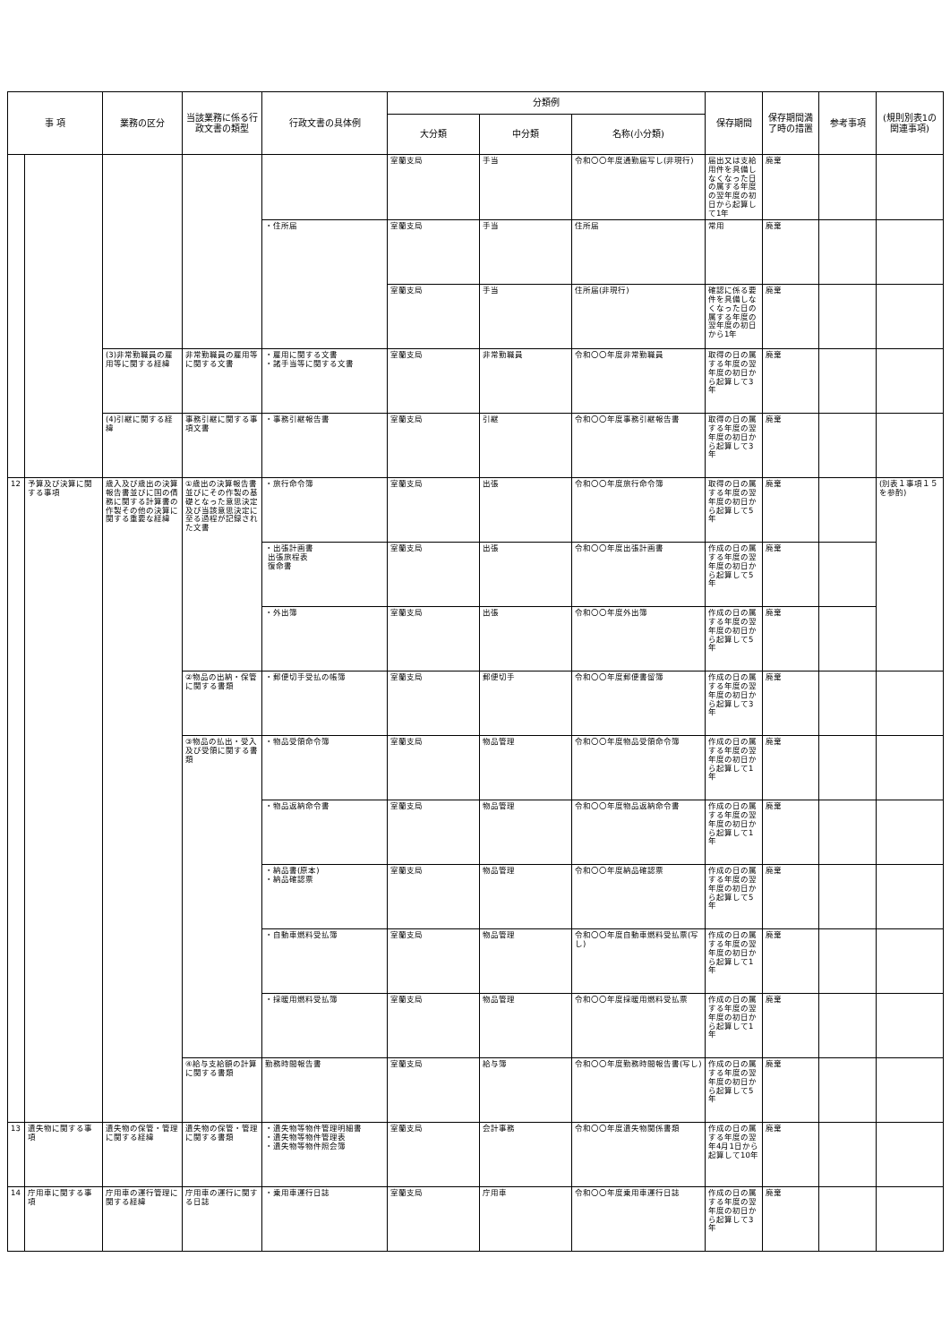| 事 項 | | 業務の区分 | 当該業務に係る行政文書の類型 | 行政文書の具体例 | 分類例 | | | 保存期間 | 保存期間満了時の措置 | 参考事項 | (規則別表1の関連事項) |
| --- | --- | --- | --- | --- | --- | --- | --- | --- | --- | --- | --- |
| | | | | | 大分類 | 中分類 | 名称(小分類) | | | | |
| | | | | | 室蘭支局 | 手当 | 令和〇〇年度通勤届写し(非現行) | 届出又は支給用件を具備しなくなった日の属する年度の翌年度の初日から起算して1年 | 廃棄 | | |
| | | | | ・住所届 | 室蘭支局 | 手当 | 住所届 | 常用 | 廃棄 | | |
| | | | | | 室蘭支局 | 手当 | 住所届(非現行) | 確認に係る要件を具備しなくなった日の属する年度の翌年度の初日から1年 | 廃棄 | | |
| | | (3)非常勤職員の雇用等に関する経緯 | 非常勤職員の雇用等に関する文書 | ・雇用に関する文書 ・諸手当等に関する文書 | 室蘭支局 | 非常勤職員 | 令和〇〇年度非常勤職員 | 取得の日の属する年度の翌年度の初日から起算して3年 | 廃棄 | | |
| | | (4)引継に関する経緯 | 事務引継に関する事項文書 | ・事務引継報告書 | 室蘭支局 | 引継 | 令和〇〇年度事務引継報告書 | 取得の日の属する年度の翌年度の初日から起算して3年 | 廃棄 | | |
| 12 | 予算及び決算に関する事項 | 歳入及び歳出の決算報告書並びに国の債務に関する計算書の作製その他の決算に関する重要な経緯 | ①歳出の決算報告書並びにその作製の基礎となった意思決定及び当該意思決定に至る過程が記録された文書 | ・旅行命令簿 | 室蘭支局 | 出張 | 令和〇〇年度旅行命令簿 | 取得の日の属する年度の翌年度の初日から起算して5年 | 廃棄 | | (別表１事項１５を参酌) |
| | | | | ・出張計画書 出張旅程表 復命書 | 室蘭支局 | 出張 | 令和〇〇年度出張計画書 | 作成の日の属する年度の翌年度の初日から起算して5年 | 廃棄 | | |
| | | | | ・外出簿 | 室蘭支局 | 出張 | 令和〇〇年度外出簿 | 作成の日の属する年度の翌年度の初日から起算して5年 | 廃棄 | | |
| | | | ②物品の出納・保管に関する書類 | ・郵便切手受払の帳簿 | 室蘭支局 | 郵便切手 | 令和〇〇年度郵便書留簿 | 作成の日の属する年度の翌年度の初日から起算して3年 | 廃棄 | | |
| | | | ③物品の払出・受入及び受領に関する書類 | ・物品受領命令簿 | 室蘭支局 | 物品管理 | 令和〇〇年度物品受領命令簿 | 作成の日の属する年度の翌年度の初日から起算して1年 | 廃棄 | | |
| | | | | ・物品返納命令書 | 室蘭支局 | 物品管理 | 令和〇〇年度物品返納命令書 | 作成の日の属する年度の翌年度の初日から起算して1年 | 廃棄 | | |
| | | | | ・納品書(原本) ・納品確認票 | 室蘭支局 | 物品管理 | 令和〇〇年度納品確認票 | 作成の日の属する年度の翌年度の初日から起算して5年 | 廃棄 | | |
| | | | | ・自動車燃料受払簿 | 室蘭支局 | 物品管理 | 令和〇〇年度自動車燃料受払票(写し) | 作成の日の属する年度の翌年度の初日から起算して1年 | 廃棄 | | |
| | | | | ・採暖用燃料受払簿 | 室蘭支局 | 物品管理 | 令和〇〇年度採暖用燃料受払票 | 作成の日の属する年度の翌年度の初日から起算して1年 | 廃棄 | | |
| | | | ④給与支給額の計算に関する書類 | 勤務時間報告書 | 室蘭支局 | 給与簿 | 令和〇〇年度勤務時間報告書(写し) | 作成の日の属する年度の翌年度の初日から起算して5年 | 廃棄 | | |
| 13 | 遺失物に関する事項 | 遺失物の保管・管理に関する経緯 | 遺失物の保管・管理に関する書類 | ・遺失物等物件管理明細書 ・遺失物等物件管理表 ・遺失物等物件照会簿 | 室蘭支局 | 会計事務 | 令和〇〇年度遺失物関係書類 | 作成の日の属する年度の翌年4月1日から起算して10年 | 廃棄 | | |
| 14 | 庁用車に関する事項 | 庁用車の運行管理に関する経緯 | 庁用車の運行に関する日誌 | ・乗用車運行日誌 | 室蘭支局 | 庁用車 | 令和〇〇年度乗用車運行日誌 | 作成の日の属する年度の翌年度の初日から起算して3年 | 廃棄 | | |